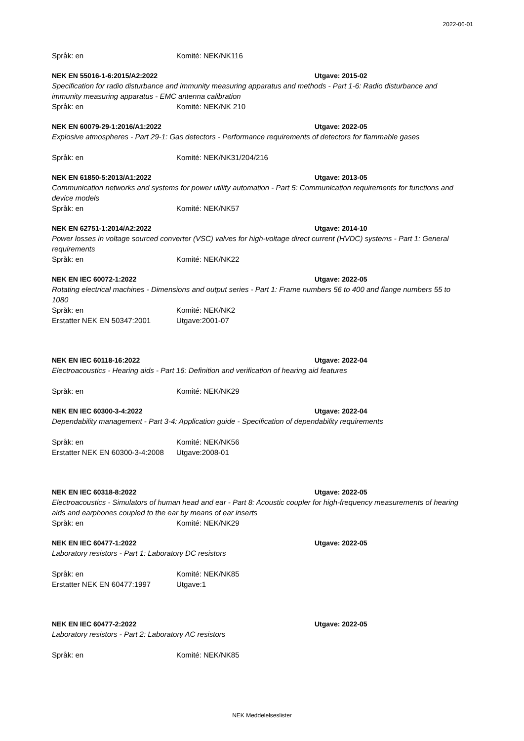2022-06-01
Språk: en Komité: NEK/NK116
NEK EN 55016-1-6:2015/A2:2022 Utgave: 2015-02
Specification for radio disturbance and immunity measuring apparatus and methods - Part 1-6: Radio disturbance and immunity measuring apparatus - EMC antenna calibration
Språk: en Komité: NEK/NK 210
NEK EN 60079-29-1:2016/A1:2022 Utgave: 2022-05
Explosive atmospheres - Part 29-1: Gas detectors - Performance requirements of detectors for flammable gases
Språk: en Komité: NEK/NK31/204/216
NEK EN 61850-5:2013/A1:2022 Utgave: 2013-05
Communication networks and systems for power utility automation - Part 5: Communication requirements for functions and device models
Språk: en Komité: NEK/NK57
NEK EN 62751-1:2014/A2:2022 Utgave: 2014-10
Power losses in voltage sourced converter (VSC) valves for high-voltage direct current (HVDC) systems - Part 1: General requirements
Språk: en Komité: NEK/NK22
NEK EN IEC 60072-1:2022 Utgave: 2022-05
Rotating electrical machines - Dimensions and output series - Part 1: Frame numbers 56 to 400 and flange numbers 55 to 1080
Språk: en Komité: NEK/NK2
Erstatter NEK EN 50347:2001 Utgave:2001-07
NEK EN IEC 60118-16:2022 Utgave: 2022-04
Electroacoustics - Hearing aids - Part 16: Definition and verification of hearing aid features
Språk: en Komité: NEK/NK29
NEK EN IEC 60300-3-4:2022 Utgave: 2022-04
Dependability management - Part 3-4: Application guide - Specification of dependability requirements
Språk: en Komité: NEK/NK56
Erstatter NEK EN 60300-3-4:2008 Utgave:2008-01
NEK EN IEC 60318-8:2022 Utgave: 2022-05
Electroacoustics - Simulators of human head and ear - Part 8: Acoustic coupler for high-frequency measurements of hearing aids and earphones coupled to the ear by means of ear inserts
Språk: en Komité: NEK/NK29
NEK EN IEC 60477-1:2022 Utgave: 2022-05
Laboratory resistors - Part 1: Laboratory DC resistors
Språk: en Komité: NEK/NK85
Erstatter NEK EN 60477:1997 Utgave:1
NEK EN IEC 60477-2:2022 Utgave: 2022-05
Laboratory resistors - Part 2: Laboratory AC resistors
Språk: en Komité: NEK/NK85
NEK Meddelelseslister